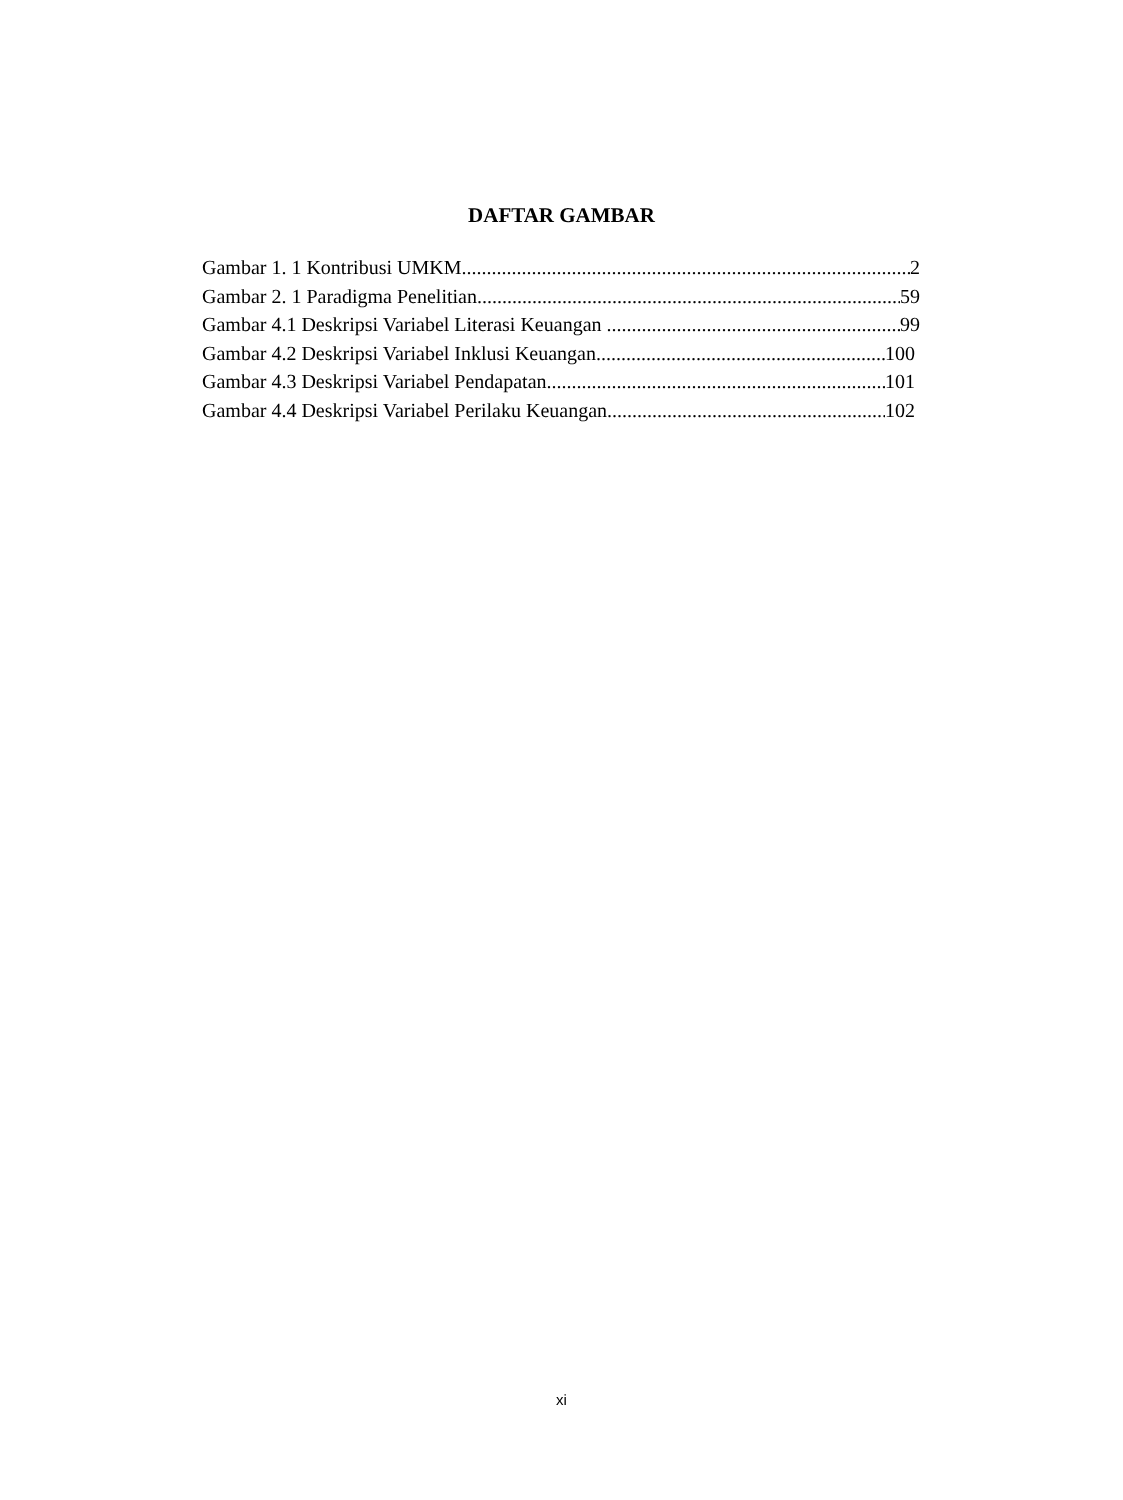DAFTAR GAMBAR
Gambar 1. 1 Kontribusi UMKM 2
Gambar 2. 1 Paradigma Penelitian 59
Gambar 4.1 Deskripsi Variabel Literasi Keuangan 99
Gambar 4.2 Deskripsi Variabel Inklusi Keuangan 100
Gambar 4.3 Deskripsi Variabel Pendapatan 101
Gambar 4.4 Deskripsi Variabel Perilaku Keuangan 102
xi